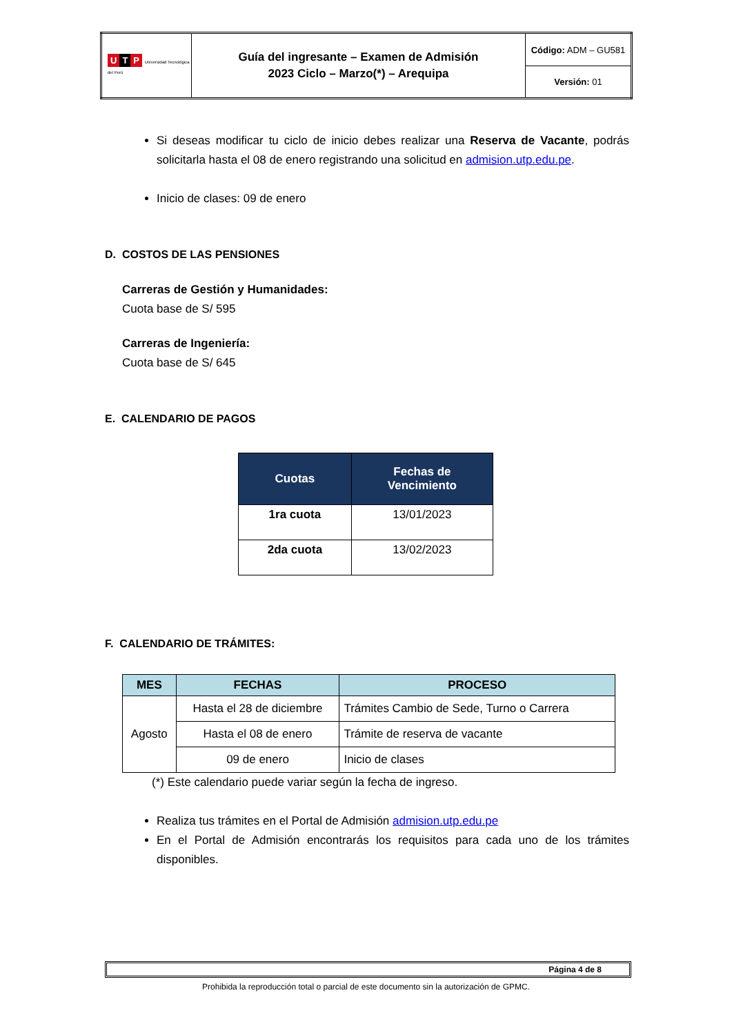| U T P Universidad Tecnológica del Perú | Guía del ingresante – Examen de Admisión 2023 Ciclo – Marzo(*) – Arequipa | Código: ADM – GU581 |
| | | Versión: 01 |
Si deseas modificar tu ciclo de inicio debes realizar una Reserva de Vacante, podrás solicitarla hasta el 08 de enero registrando una solicitud en admision.utp.edu.pe.
Inicio de clases: 09 de enero
D. COSTOS DE LAS PENSIONES
Carreras de Gestión y Humanidades:
Cuota base de S/ 595
Carreras de Ingeniería:
Cuota base de S/ 645
E. CALENDARIO DE PAGOS
| Cuotas | Fechas de Vencimiento |
| --- | --- |
| 1ra cuota | 13/01/2023 |
| 2da cuota | 13/02/2023 |
F. CALENDARIO DE TRÁMITES:
| MES | FECHAS | PROCESO |
| --- | --- | --- |
| Agosto | Hasta el 28 de diciembre | Trámites Cambio de Sede, Turno o Carrera |
| | Hasta el 08 de enero | Trámite de reserva de vacante |
| | 09 de enero | Inicio de clases |
(*) Este calendario puede variar según la fecha de ingreso.
Realiza tus trámites en el Portal de Admisión admision.utp.edu.pe
En el Portal de Admisión encontrarás los requisitos para cada uno de los trámites disponibles.
Página 4 de 8
Prohibida la reproducción total o parcial de este documento sin la autorización de GPMC.